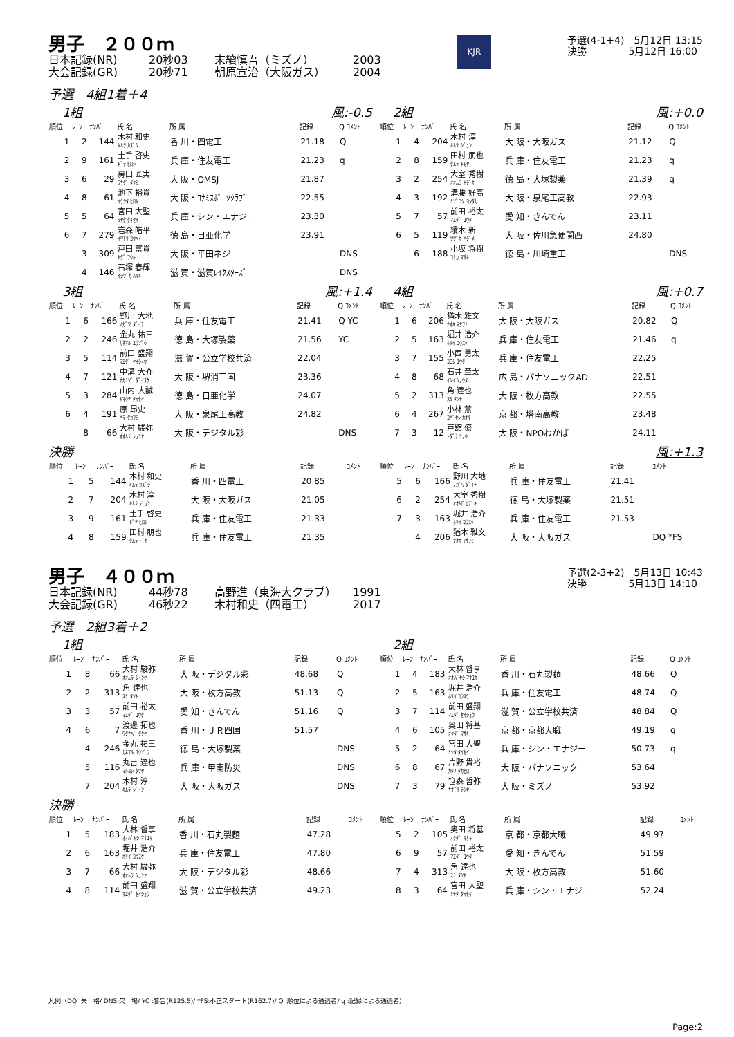男子　２００ｍ
日本記録(NR) 20秒03 末續慎吾（ミズノ） 2003
大会記録(GR) 20秒71 朝原宣治（大阪ガス） 2004
KJR
予選(4-1+4)　5月12日 13:15
決勝　　　　 5月12日 16:00
予選　4組1着＋4
1組 風:-0.5
| 順位 | ﾚｰﾝ | ﾅﾝﾊﾞｰ | 氏 名 | 所 属 | 記録 | Q ｺﾒﾝﾄ |
| --- | --- | --- | --- | --- | --- | --- |
| 1 | 2 | 144 | 木村 和史 ｷﾑﾗ ｶｽﾞｼ | 香 川・四電工 | 21.18 | Q |
| 2 | 9 | 161 | 土手 啓史 ﾄﾞﾃ ﾋﾛｼ | 兵 庫・住友電工 | 21.23 | q |
| 3 | 6 | 29 | 房田 匠実 ﾌｻﾀﾞ ﾀｸﾐ | 大 阪・OMSJ | 21.87 | |
| 4 | 8 | 61 | 池下 裕貴 ｲｹｼﾀ ﾋﾛｷ | 大 阪・ｺﾅﾐｽﾎﾟｰﾂｸﾗﾌﾞ | 22.55 | |
| 5 | 5 | 64 | 宮田 大聖 ﾐﾔﾀ ﾀｲｾｲ | 兵 庫・シン・エナジー | 23.30 | |
| 6 | 7 | 279 | 岩森 皓平 ｲﾜﾓﾘ ｺｳﾍｲ | 徳 島・日亜化学 | 23.91 | |
| | 3 | 309 | 戸田 富貴 ﾄﾀﾞ ﾌｳｷ | 大 阪・平田ネジ | | DNS |
| | 4 | 146 | 石塚 春輝 ｲｼﾂﾞｶ ﾊﾙｷ | 滋 賀・滋賀ﾚｲｸｽﾀｰｽﾞ | | DNS |
2組 風:+0.0
| 順位 | ﾚｰﾝ | ﾅﾝﾊﾞｰ | 氏 名 | 所 属 | 記録 | Q ｺﾒﾝﾄ |
| --- | --- | --- | --- | --- | --- | --- |
| 1 | 4 | 204 | 木村 淳 ｷﾑﾗ ｼﾞｭﾝ | 大 阪・大阪ガス | 21.12 | Q |
| 2 | 8 | 159 | 田村 朋也 ﾀﾑﾗ ﾄﾓﾔ | 兵 庫・住友電工 | 21.23 | q |
| 3 | 2 | 254 | 大室 秀樹 ｵｵﾑﾛ ﾋﾃﾞｷ | 徳 島・大塚製薬 | 21.39 | q |
| 4 | 3 | 192 | 溝腰 好高 ﾐｿﾞｺｼ ﾖｼﾀｶ | 大 阪・泉尾工高教 | 22.93 | |
| 5 | 7 | 57 | 前田 裕太 ﾏｴﾀﾞ ﾕｳﾀ | 愛 知・きんでん | 23.11 | |
| 6 | 5 | 119 | 續木 新 ﾂﾂﾞｷ ﾊｼﾞﾒ | 大 阪・佐川急便関西 | 24.80 | |
| | 6 | 188 | 小坂 将樹 ｺｻｶ ﾏｻｷ | 徳 島・川崎重工 | | DNS |
3組 風:+1.4
| 順位 | ﾚｰﾝ | ﾅﾝﾊﾞｰ | 氏 名 | 所 属 | 記録 | Q ｺﾒﾝﾄ |
| --- | --- | --- | --- | --- | --- | --- |
| 1 | 6 | 166 | 野川 大地 ﾉｶﾞﾜ ﾀﾞｲﾁ | 兵 庫・住友電工 | 21.41 | Q YC |
| 2 | 2 | 246 | 金丸 祐三 ｶﾈﾏﾙ ﾕｳｿﾞｳ | 徳 島・大塚製薬 | 21.56 | YC |
| 3 | 5 | 114 | 前田 盛翔 ﾏｴﾀﾞ ｾｲｼｮｳ | 滋 賀・公立学校共済 | 22.04 | |
| 4 | 7 | 121 | 中溝 大介 ﾅｶﾐｿﾞ ﾀﾞｲｽｹ | 大 阪・堺消三国 | 23.36 | |
| 5 | 3 | 284 | 山内 大誠 ﾔﾏｳﾁ ﾀｲｾｲ | 徳 島・日亜化学 | 24.07 | |
| 6 | 4 | 191 | 原 昂史 ﾊﾗ ﾀｶﾌﾐ | 大 阪・泉尾工高教 | 24.82 | |
| | 8 | 66 | 大村 駿弥 ｵｵﾑﾗ ｼｭﾝﾔ | 大 阪・デジタル彩 | | DNS |
4組 風:+0.7
| 順位 | ﾚｰﾝ | ﾅﾝﾊﾞｰ | 氏 名 | 所 属 | 記録 | Q ｺﾒﾝﾄ |
| --- | --- | --- | --- | --- | --- | --- |
| 1 | 6 | 206 | 猶木 雅文 ﾅｵｷ ﾏｻﾌﾐ | 大 阪・大阪ガス | 20.82 | Q |
| 2 | 5 | 163 | 堀井 浩介 ﾎﾘｲ ｺｳｽｹ | 兵 庫・住友電工 | 21.46 | q |
| 3 | 7 | 155 | 小西 勇太 ｺﾆｼ ﾕｳﾀ | 兵 庫・住友電工 | 22.25 | |
| 4 | 8 | 68 | 石井 章太 ｲｼｲ ｼｮｳﾀ | 広 島・パナソニックAD | 22.51 | |
| 5 | 2 | 313 | 角 達也 ｽﾐ ﾀﾂﾔ | 大 阪・枚方高教 | 22.55 | |
| 6 | 4 | 267 | 小林 薫 ｺﾊﾞﾔｼ ｶｵﾙ | 京 都・塔南高教 | 23.48 | |
| 7 | 3 | 12 | 戸舘 僚 ﾄﾀﾞﾃ ﾘｮｳ | 大 阪・NPOわかば | 24.11 | |
決勝 風:+1.3
| 順位 | ﾚｰﾝ | ﾅﾝﾊﾞｰ | 氏 名 | 所 属 | 記録 | ｺﾒﾝﾄ |
| --- | --- | --- | --- | --- | --- | --- |
| 1 | 5 | 144 | 木村 和史 ｷﾑﾗ ｶｽﾞｼ | 香 川・四電工 | 20.85 | |
| 2 | 7 | 204 | 木村 淳 ｷﾑﾗ ｼﾞｭﾝ | 大 阪・大阪ガス | 21.05 | |
| 3 | 9 | 161 | 土手 啓史 ﾄﾞﾃ ﾋﾛｼ | 兵 庫・住友電工 | 21.33 | |
| 4 | 8 | 159 | 田村 朋也 ﾀﾑﾗ ﾄﾓﾔ | 兵 庫・住友電工 | 21.35 | |
| 順位 | ﾚｰﾝ | ﾅﾝﾊﾞｰ | 氏 名 | 所 属 | 記録 | ｺﾒﾝﾄ |
| --- | --- | --- | --- | --- | --- | --- |
| 5 | 6 | 166 | 野川 大地 ﾉｶﾞﾜ ﾀﾞｲﾁ | 兵 庫・住友電工 | 21.41 | |
| 6 | 2 | 254 | 大室 秀樹 ｵｵﾑﾛ ﾋﾃﾞｷ | 徳 島・大塚製薬 | 21.51 | |
| 7 | 3 | 163 | 堀井 浩介 ﾎﾘｲ ｺｳｽｹ | 兵 庫・住友電工 | 21.53 | |
| | 4 | 206 | 猶木 雅文 ﾅｵｷ ﾏｻﾌﾐ | 大 阪・大阪ガス | | DQ *FS |
男子　４００ｍ
日本記録(NR) 44秒78 高野進（東海大クラブ） 1991
大会記録(GR) 46秒22 木村和史（四電工） 2017
予選(2-3+2)　5月13日 10:43
決勝　　　　 5月13日 14:10
予選　2組3着＋2
1組
| 順位 | ﾚｰﾝ | ﾅﾝﾊﾞｰ | 氏 名 | 所 属 | 記録 | Q ｺﾒﾝﾄ |
| --- | --- | --- | --- | --- | --- | --- |
| 1 | 8 | 66 | 大村 駿弥 ｵｵﾑﾗ ｼｭﾝﾔ | 大 阪・デジタル彩 | 48.68 | Q |
| 2 | 2 | 313 | 角 達也 ｽﾐ ﾀﾂﾔ | 大 阪・枚方高教 | 51.13 | Q |
| 3 | 3 | 57 | 前田 裕太 ﾏｴﾀﾞ ﾕｳﾀ | 愛 知・きんでん | 51.16 | Q |
| 4 | 6 | 7 | 渡邊 拓也 ﾜﾀﾅﾍﾞ ﾀｸﾔ | 香 川・ＪＲ四国 | 51.57 | |
| | 4 | 246 | 金丸 祐三 ｶﾈﾏﾙ ﾕｳｿﾞｳ | 徳 島・大塚製薬 | | DNS |
| | 5 | 116 | 丸吉 達也 ﾏﾙﾖｼ ﾀﾂﾔ | 兵 庫・甲南防災 | | DNS |
| | 7 | 204 | 木村 淳 ｷﾑﾗ ｼﾞｭﾝ | 大 阪・大阪ガス | | DNS |
2組
| 順位 | ﾚｰﾝ | ﾅﾝﾊﾞｰ | 氏 名 | 所 属 | 記録 | Q ｺﾒﾝﾄ |
| --- | --- | --- | --- | --- | --- | --- |
| 1 | 4 | 183 | 大林 督享 ｵｵﾊﾞﾔｼ ﾏｻﾕｷ | 香 川・石丸製麺 | 48.66 | Q |
| 2 | 5 | 163 | 堀井 浩介 ﾎﾘｲ ｺｳｽｹ | 兵 庫・住友電工 | 48.74 | Q |
| 3 | 7 | 114 | 前田 盛翔 ﾏｴﾀﾞ ｾｲｼｮｳ | 滋 賀・公立学校共済 | 48.84 | Q |
| 4 | 6 | 105 | 奥田 将基 ｵｸﾀﾞ ﾏｻｷ | 京 都・京都大職 | 49.19 | q |
| 5 | 2 | 64 | 宮田 大聖 ﾐﾔﾀ ﾀｲｾｲ | 兵 庫・シン・エナジー | 50.73 | q |
| 6 | 8 | 67 | 片野 貴裕 ｶﾀﾉ ﾀｶﾋﾛ | 大 阪・パナソニック | 53.64 | |
| 7 | 3 | 79 | 笹森 哲弥 ｻｻﾓﾘ ﾃﾂﾔ | 大 阪・ミズノ | 53.92 | |
決勝
| 順位 | ﾚｰﾝ | ﾅﾝﾊﾞｰ | 氏 名 | 所 属 | 記録 | ｺﾒﾝﾄ |
| --- | --- | --- | --- | --- | --- | --- |
| 1 | 5 | 183 | 大林 督享 ｵｵﾊﾞﾔｼ ﾏｻﾕｷ | 香 川・石丸製麺 | 47.28 | |
| 2 | 6 | 163 | 堀井 浩介 ﾎﾘｲ ｺｳｽｹ | 兵 庫・住友電工 | 47.80 | |
| 3 | 7 | 66 | 大村 駿弥 ｵｵﾑﾗ ｼｭﾝﾔ | 大 阪・デジタル彩 | 48.66 | |
| 4 | 8 | 114 | 前田 盛翔 ﾏｴﾀﾞ ｾｲｼｮｳ | 滋 賀・公立学校共済 | 49.23 | |
| 順位 | ﾚｰﾝ | ﾅﾝﾊﾞｰ | 氏 名 | 所 属 | 記録 | ｺﾒﾝﾄ |
| --- | --- | --- | --- | --- | --- | --- |
| 5 | 2 | 105 | 奥田 将基 ｵｸﾀﾞ ﾏｻｷ | 京 都・京都大職 | 49.97 | |
| 6 | 9 | 57 | 前田 裕太 ﾏｴﾀﾞ ﾕｳﾀ | 愛 知・きんでん | 51.59 | |
| 7 | 4 | 313 | 角 達也 ｽﾐ ﾀﾂﾔ | 大 阪・枚方高教 | 51.60 | |
| 8 | 3 | 64 | 宮田 大聖 ﾐﾔﾀ ﾀｲｾｲ | 兵 庫・シン・エナジー | 52.24 | |
凡例（DQ :失　格/ DNS:欠　場/ YC :警告(R125.5)/ *FS:不正スタート(R162.7)/ Q :順位による通過者/ q :記録による通過者）
Page:2